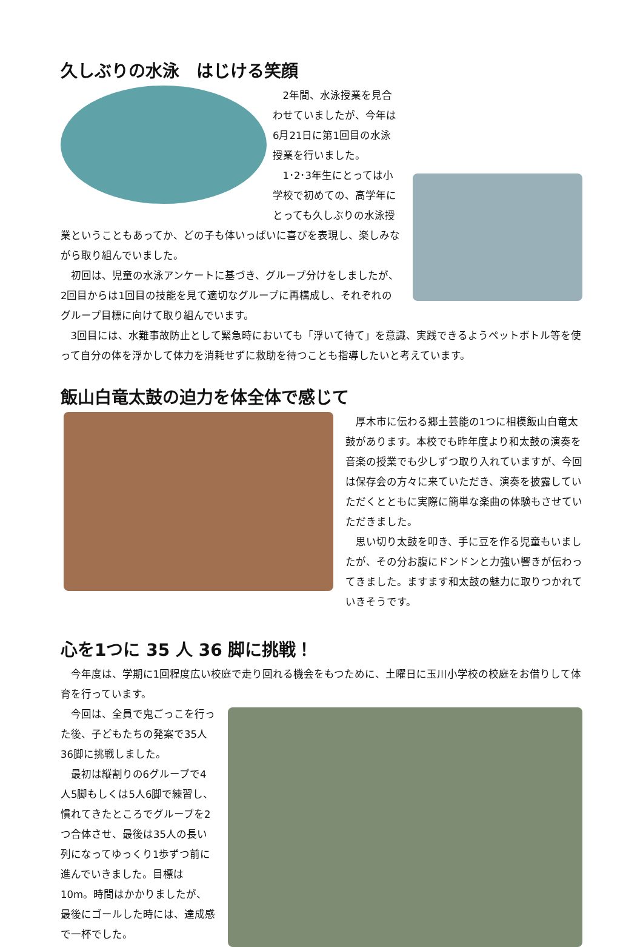久しぶりの水泳　はじける笑顔
2年間、水泳授業を見合わせていましたが、今年は6月21日に第1回目の水泳授業を行いました。
1･2･3年生にとっては小学校で初めての、高学年にとっても久しぶりの水泳授業ということもあってか、どの子も体いっぱいに喜びを表現し、楽しみながら取り組んでいました。
初回は、児童の水泳アンケートに基づき、グループ分けをしましたが、2回目からは1回目の技能を見て適切なグループに再構成し、それぞれのグループ目標に向けて取り組んでいます。
3回目には、水難事故防止として緊急時においても「浮いて待て」を意識、実践できるようペットボトル等を使って自分の体を浮かして体力を消耗せずに救助を待つことも指導したいと考えています。
飯山白竜太鼓の迫力を体全体で感じて
厚木市に伝わる郷土芸能の1つに相模飯山白竜太鼓があります。本校でも昨年度より和太鼓の演奏を音楽の授業でも少しずつ取り入れていますが、今回は保存会の方々に来ていただき、演奏を披露していただくとともに実際に簡単な楽曲の体験もさせていただきました。
思い切り太鼓を叩き、手に豆を作る児童もいましたが、その分お腹にドンドンと力強い響きが伝わってきました。ますます和太鼓の魅力に取りつかれていきそうです。
心を1つに 35 人 36 脚に挑戦！
今年度は、学期に1回程度広い校庭で走り回れる機会をもつために、土曜日に玉川小学校の校庭をお借りして体育を行っています。
今回は、全員で鬼ごっこを行った後、子どもたちの発案で35人36脚に挑戦しました。
最初は縦割りの6グループで4人5脚もしくは5人6脚で練習し、慣れてきたところでグループを2つ合体させ、最後は35人の長い列になってゆっくり1歩ずつ前に進んでいきました。目標は 10m。時間はかかりましたが、最後にゴールした時には、達成感で一杯でした。